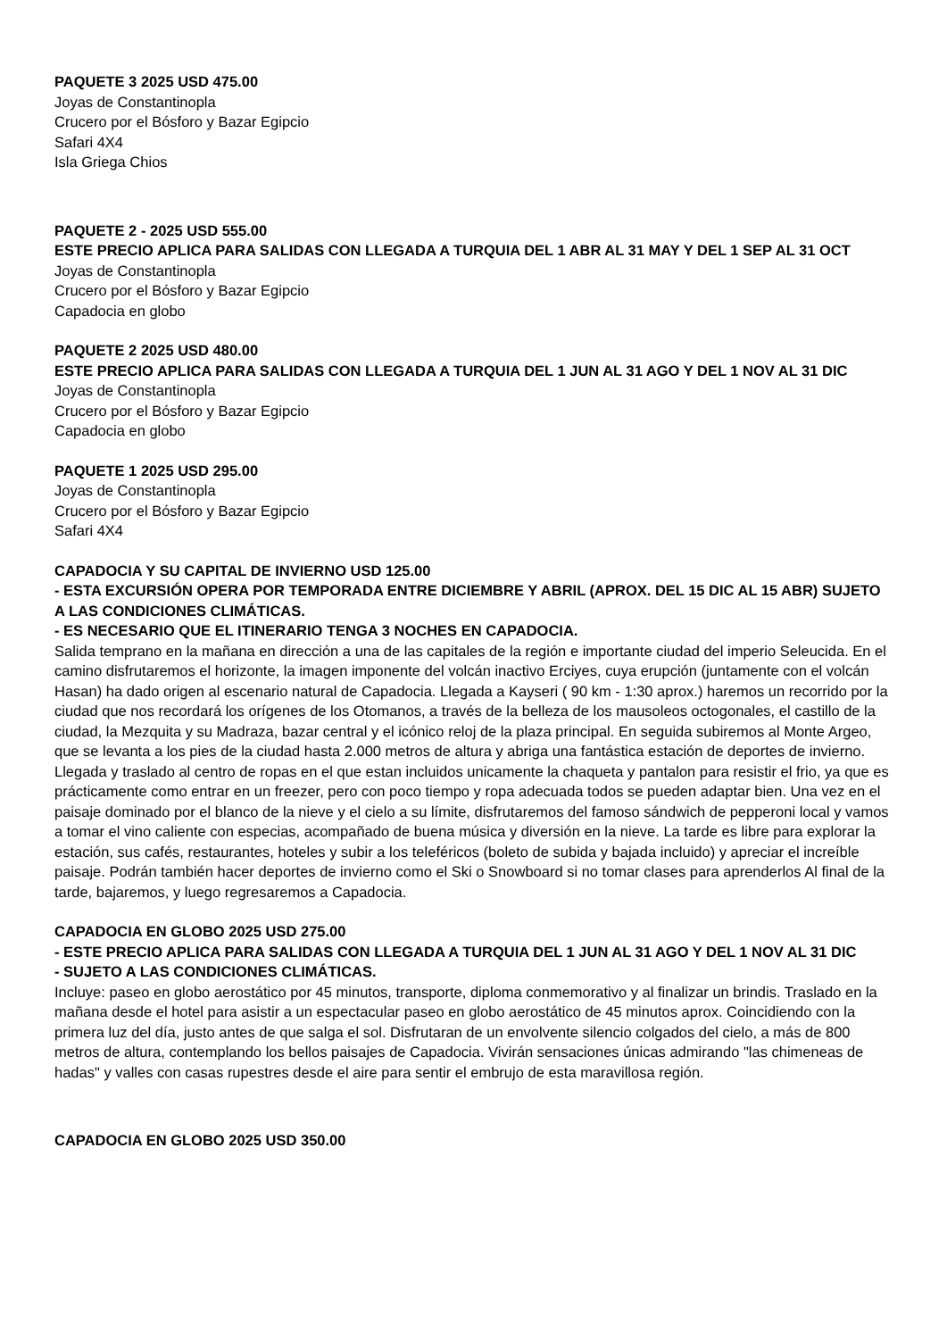PAQUETE 3 2025 USD 475.00
Joyas de Constantinopla
Crucero por el Bósforo y Bazar Egipcio
Safari 4X4
Isla Griega Chios
PAQUETE 2 - 2025 USD 555.00
ESTE PRECIO APLICA PARA SALIDAS CON LLEGADA A TURQUIA DEL 1 ABR AL 31 MAY Y DEL 1 SEP AL 31 OCT
Joyas de Constantinopla
Crucero por el Bósforo y Bazar Egipcio
Capadocia en globo
PAQUETE 2 2025 USD 480.00
ESTE PRECIO APLICA PARA SALIDAS CON LLEGADA A TURQUIA DEL 1 JUN AL 31 AGO Y DEL 1 NOV AL 31 DIC
Joyas de Constantinopla
Crucero por el Bósforo y Bazar Egipcio
Capadocia en globo
PAQUETE 1 2025 USD 295.00
Joyas de Constantinopla
Crucero por el Bósforo y Bazar Egipcio
Safari 4X4
CAPADOCIA Y SU CAPITAL DE INVIERNO USD 125.00
- ESTA EXCURSIÓN OPERA POR TEMPORADA ENTRE DICIEMBRE Y ABRIL (APROX. DEL 15 DIC AL 15 ABR) SUJETO A LAS CONDICIONES CLIMÁTICAS.
- ES NECESARIO QUE EL ITINERARIO TENGA 3 NOCHES EN CAPADOCIA.
Salida temprano en la mañana en dirección a una de las capitales de la región e importante ciudad del imperio Seleucida. En el camino disfrutaremos el horizonte, la imagen imponente del volcán inactivo Erciyes, cuya erupción (juntamente con el volcán Hasan) ha dado origen al escenario natural de Capadocia. Llegada a Kayseri ( 90 km - 1:30 aprox.) haremos un recorrido por la ciudad que nos recordará los orígenes de los Otomanos, a través de la belleza de los mausoleos octogonales, el castillo de la ciudad, la Mezquita y su Madraza, bazar central y el icónico reloj de la plaza principal. En seguida subiremos al Monte Argeo, que se levanta a los pies de la ciudad hasta 2.000 metros de altura y abriga una fantástica estación de deportes de invierno. Llegada y traslado al centro de ropas en el que estan incluidos unicamente la chaqueta y pantalon para resistir el frio, ya que es prácticamente como entrar en un freezer, pero con poco tiempo y ropa adecuada todos se pueden adaptar bien. Una vez en el paisaje dominado por el blanco de la nieve y el cielo a su límite, disfrutaremos del famoso sándwich de pepperoni local y vamos a tomar el vino caliente con especias, acompañado de buena música y diversión en la nieve. La tarde es libre para explorar la estación, sus cafés, restaurantes, hoteles y subir a los teleféricos (boleto de subida y bajada incluido) y apreciar el increíble paisaje. Podrán también hacer deportes de invierno como el Ski o Snowboard si no tomar clases para aprenderlos Al final de la tarde, bajaremos, y luego regresaremos a Capadocia.
CAPADOCIA EN GLOBO 2025 USD 275.00
- ESTE PRECIO APLICA PARA SALIDAS CON LLEGADA A TURQUIA DEL 1 JUN AL 31 AGO Y DEL 1 NOV AL 31 DIC
- SUJETO A LAS CONDICIONES CLIMÁTICAS.
Incluye: paseo en globo aerostático por 45 minutos, transporte, diploma conmemorativo y al finalizar un brindis. Traslado en la mañana desde el hotel para asistir a un espectacular paseo en globo aerostático de 45 minutos aprox. Coincidiendo con la primera luz del día, justo antes de que salga el sol. Disfrutaran de un envolvente silencio colgados del cielo, a más de 800 metros de altura, contemplando los bellos paisajes de Capadocia. Vivirán sensaciones únicas admirando "las chimeneas de hadas" y valles con casas rupestres desde el aire para sentir el embrujo de esta maravillosa región.
CAPADOCIA EN GLOBO 2025 USD 350.00